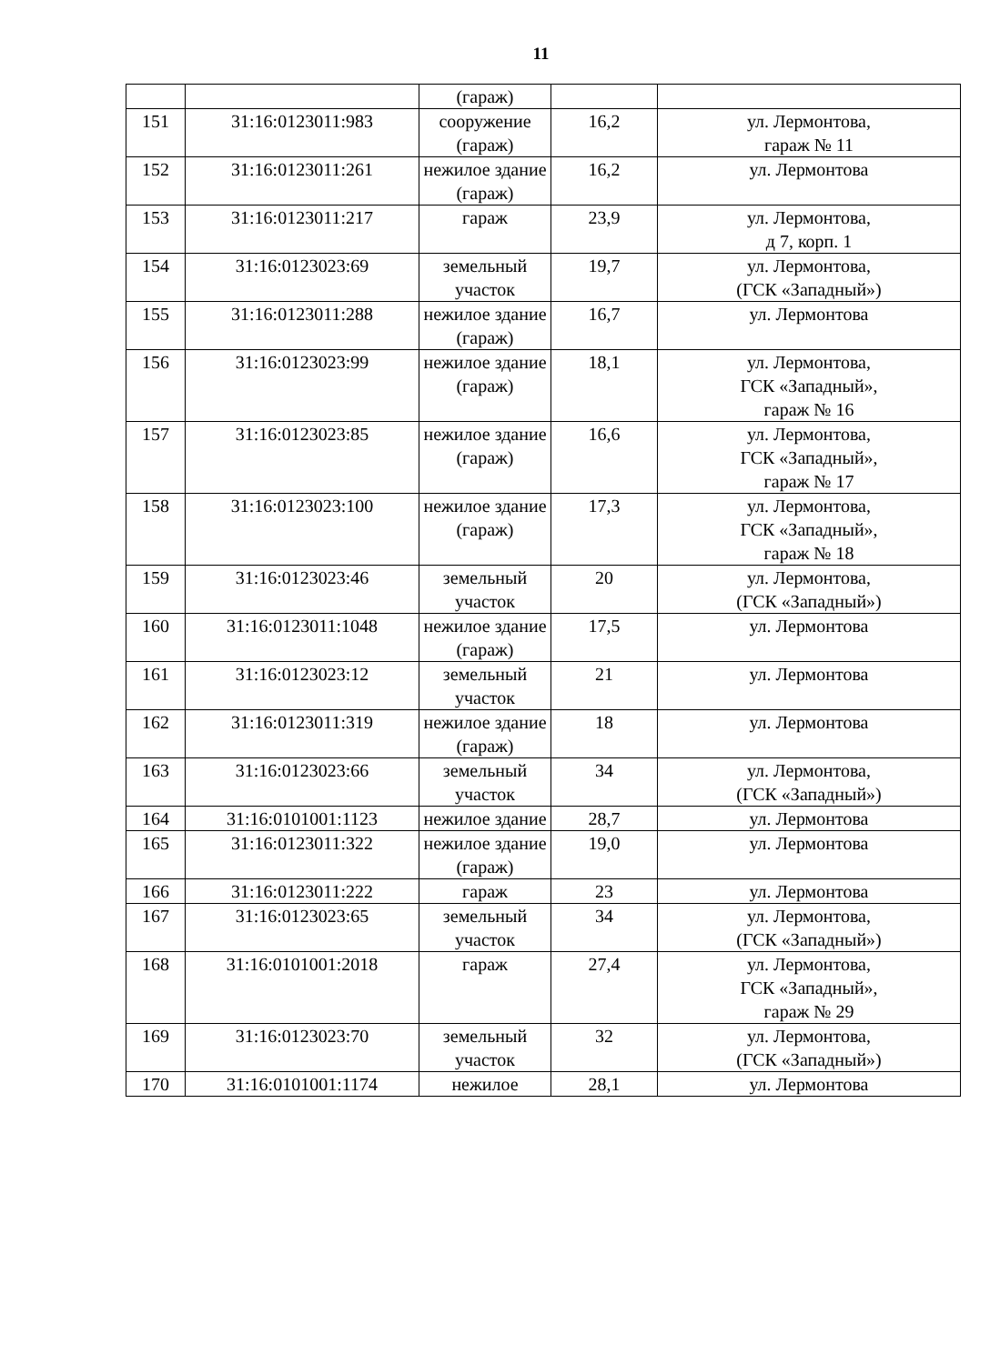11
| | | (гараж) | | |
| 151 | 31:16:0123011:983 | сооружение (гараж) | 16,2 | ул. Лермонтова, гараж № 11 |
| 152 | 31:16:0123011:261 | нежилое здание (гараж) | 16,2 | ул. Лермонтова |
| 153 | 31:16:0123011:217 | гараж | 23,9 | ул. Лермонтова, д 7, корп. 1 |
| 154 | 31:16:0123023:69 | земельный участок | 19,7 | ул. Лермонтова, (ГСК «Западный») |
| 155 | 31:16:0123011:288 | нежилое здание (гараж) | 16,7 | ул. Лермонтова |
| 156 | 31:16:0123023:99 | нежилое здание (гараж) | 18,1 | ул. Лермонтова, ГСК «Западный», гараж № 16 |
| 157 | 31:16:0123023:85 | нежилое здание (гараж) | 16,6 | ул. Лермонтова, ГСК «Западный», гараж № 17 |
| 158 | 31:16:0123023:100 | нежилое здание (гараж) | 17,3 | ул. Лермонтова, ГСК «Западный», гараж № 18 |
| 159 | 31:16:0123023:46 | земельный участок | 20 | ул. Лермонтова, (ГСК «Западный») |
| 160 | 31:16:0123011:1048 | нежилое здание (гараж) | 17,5 | ул. Лермонтова |
| 161 | 31:16:0123023:12 | земельный участок | 21 | ул. Лермонтова |
| 162 | 31:16:0123011:319 | нежилое здание (гараж) | 18 | ул. Лермонтова |
| 163 | 31:16:0123023:66 | земельный участок | 34 | ул. Лермонтова, (ГСК «Западный») |
| 164 | 31:16:0101001:1123 | нежилое здание | 28,7 | ул. Лермонтова |
| 165 | 31:16:0123011:322 | нежилое здание (гараж) | 19,0 | ул. Лермонтова |
| 166 | 31:16:0123011:222 | гараж | 23 | ул. Лермонтова |
| 167 | 31:16:0123023:65 | земельный участок | 34 | ул. Лермонтова, (ГСК «Западный») |
| 168 | 31:16:0101001:2018 | гараж | 27,4 | ул. Лермонтова, ГСК «Западный», гараж № 29 |
| 169 | 31:16:0123023:70 | земельный участок | 32 | ул. Лермонтова, (ГСК «Западный») |
| 170 | 31:16:0101001:1174 | нежилое | 28,1 | ул. Лермонтова |